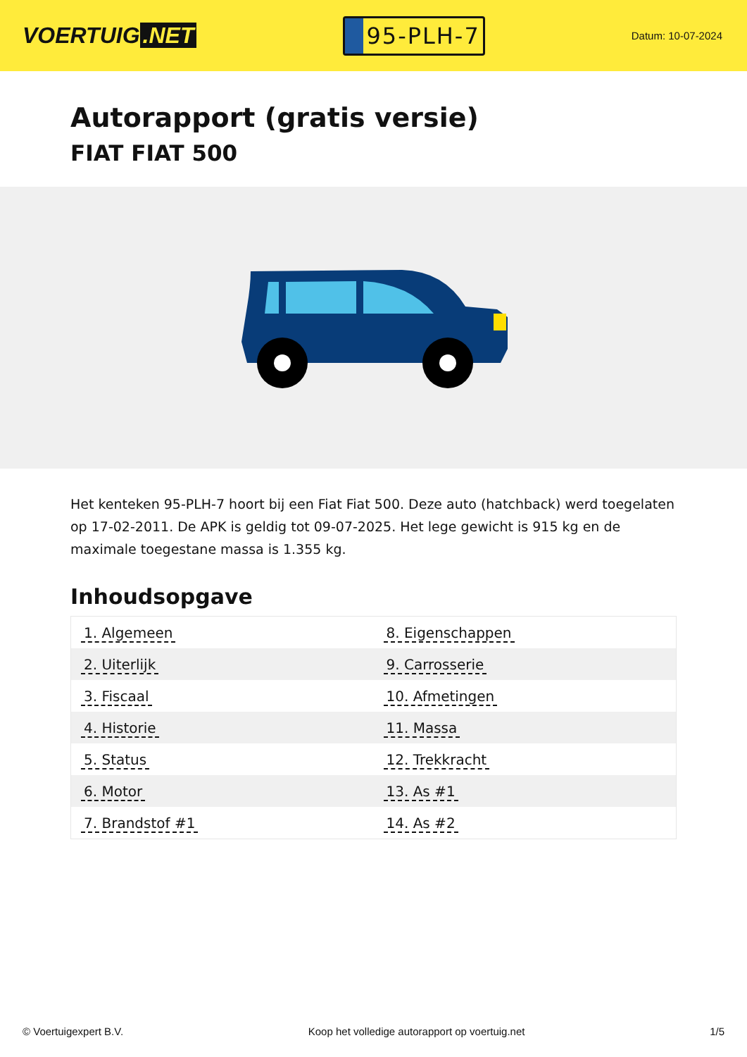VOERTUIG.NET
95-PLH-7
Datum: 10-07-2024
Autorapport (gratis versie)
FIAT FIAT 500
Het kenteken 95-PLH-7 hoort bij een Fiat Fiat 500. Deze auto (hatchback) werd toegelaten op 17-02-2011. De APK is geldig tot 09-07-2025. Het lege gewicht is 915 kg en de maximale toegestane massa is 1.355 kg.
Inhoudsopgave
| 1. Algemeen | 8. Eigenschappen |
| 2. Uiterlijk | 9. Carrosserie |
| 3. Fiscaal | 10. Afmetingen |
| 4. Historie | 11. Massa |
| 5. Status | 12. Trekkracht |
| 6. Motor | 13. As #1 |
| 7. Brandstof #1 | 14. As #2 |
© Voertuigexpert B.V. Koop het volledige autorapport op voertuig.net 1/5